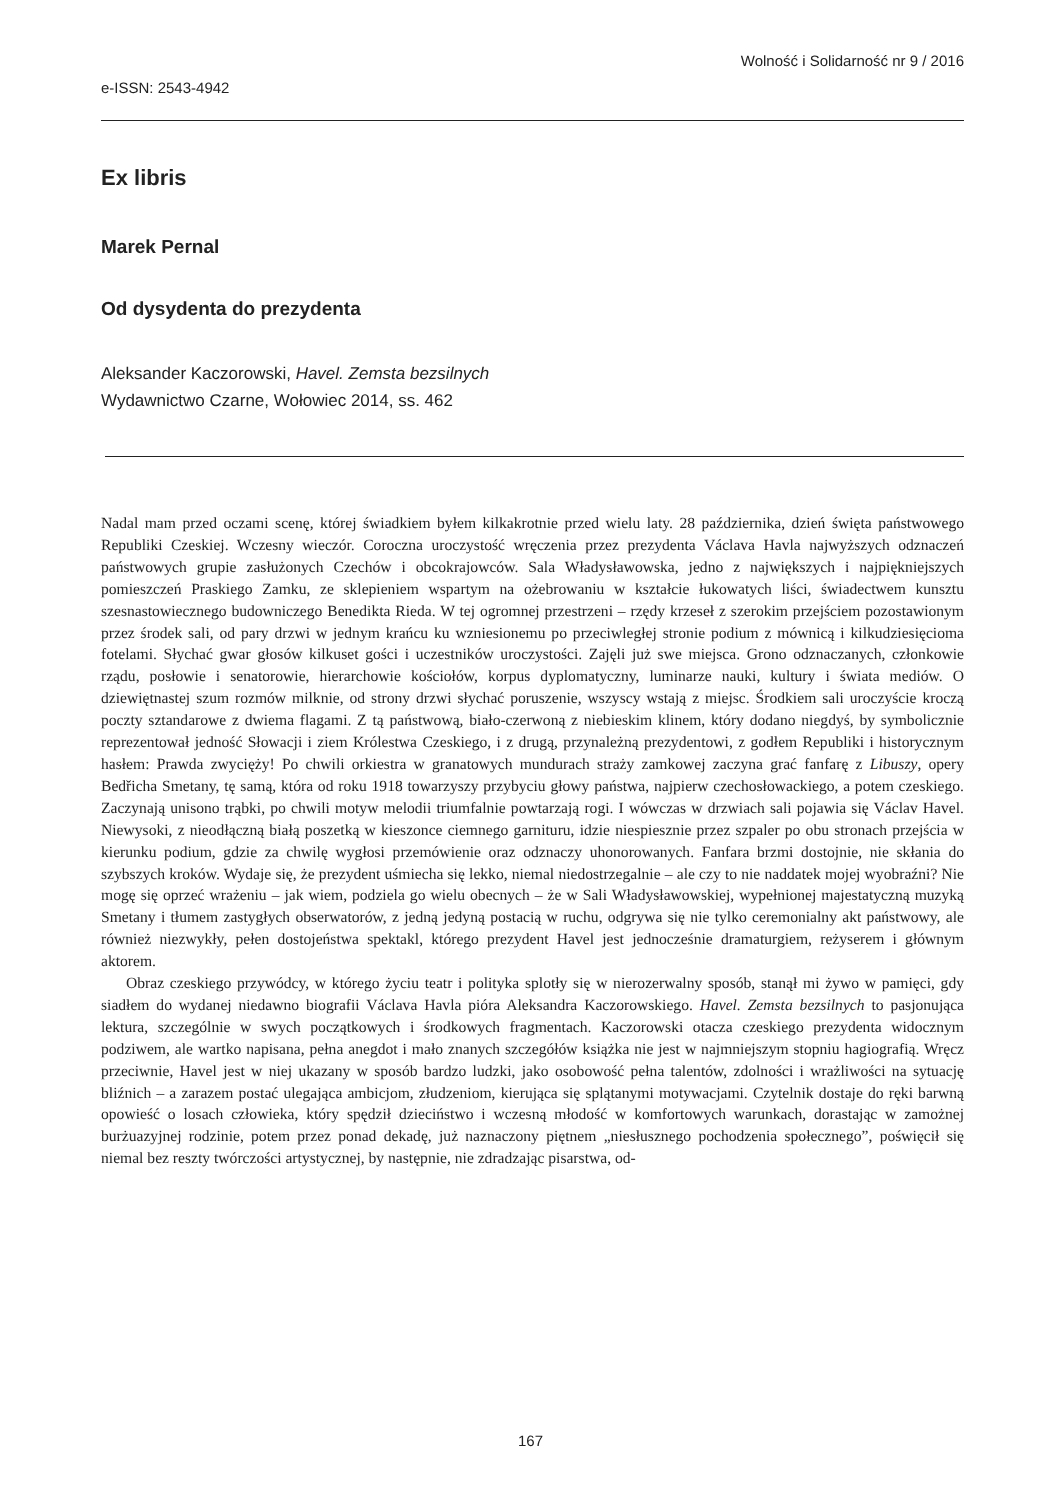Wolność i Solidarność nr 9 / 2016
e-ISSN: 2543-4942
Ex libris
Marek Pernal
Od dysydenta do prezydenta
Aleksander Kaczorowski, Havel. Zemsta bezsilnych
Wydawnictwo Czarne, Wołowiec 2014, ss. 462
Nadal mam przed oczami scenę, której świadkiem byłem kilkakrotnie przed wielu laty. 28 października, dzień święta państwowego Republiki Czeskiej. Wczesny wieczór. Coroczna uroczystość wręczenia przez prezydenta Václava Havla najwyższych odznaczeń państwowych grupie zasłużonych Czechów i obcokrajowców. Sala Władysławowska, jedno z największych i najpiękniejszych pomieszczeń Praskiego Zamku, ze sklepieniem wspartym na ożebrowaniu w kształcie łukowatych liści, świadectwem kunsztu szesnastowiecznego budowniczego Benedikta Rieda. W tej ogromnej przestrzeni – rzędy krzeseł z szerokim przejściem pozostawionym przez środek sali, od pary drzwi w jednym krańcu ku wzniesionemu po przeciwległej stronie podium z mównicą i kilkudziesięcioma fotelami. Słychać gwar głosów kilkuset gości i uczestników uroczystości. Zajęli już swe miejsca. Grono odznaczanych, członkowie rządu, posłowie i senatorowie, hierarchowie kościołów, korpus dyplomatyczny, luminarze nauki, kultury i świata mediów. O dziewiętnastej szum rozmów milknie, od strony drzwi słychać poruszenie, wszyscy wstają z miejsc. Środkiem sali uroczyście kroczą poczty sztandarowe z dwiema flagami. Z tą państwową, biało-czerwoną z niebieskim klinem, który dodano niegdyś, by symbolicznie reprezentował jedność Słowacji i ziem Królestwa Czeskiego, i z drugą, przynależną prezydentowi, z godłem Republiki i historycznym hasłem: Prawda zwycięży! Po chwili orkiestra w granatowych mundurach straży zamkowej zaczyna grać fanfarę z Libuszy, opery Bedřicha Smetany, tę samą, która od roku 1918 towarzyszy przybyciu głowy państwa, najpierw czechosłowackiego, a potem czeskiego. Zaczynają unisono trąbki, po chwili motyw melodii triumfalnie powtarzają rogi. I wówczas w drzwiach sali pojawia się Václav Havel. Niewysoki, z nieodłączną białą poszetką w kieszonce ciemnego garnituru, idzie niespiesznie przez szpaler po obu stronach przejścia w kierunku podium, gdzie za chwilę wygłosi przemówienie oraz odznaczy uhonorowanych. Fanfara brzmi dostojnie, nie skłania do szybszych kroków. Wydaje się, że prezydent uśmiecha się lekko, niemal niedostrzegalnie – ale czy to nie naddatek mojej wyobraźni? Nie mogę się oprzeć wrażeniu – jak wiem, podziela go wielu obecnych – że w Sali Władysławowskiej, wypełnionej majestatyczną muzyką Smetany i tłumem zastygłych obserwatorów, z jedną jedyną postacią w ruchu, odgrywa się nie tylko ceremonialny akt państwowy, ale również niezwykły, pełen dostojeństwa spektakl, którego prezydent Havel jest jednocześnie dramaturgiem, reżyserem i głównym aktorem.
Obraz czeskiego przywódcy, w którego życiu teatr i polityka splotły się w nierozerwalny sposób, stanął mi żywo w pamięci, gdy siadłem do wydanej niedawno biografii Václava Havla pióra Aleksandra Kaczorowskiego. Havel. Zemsta bezsilnych to pasjonująca lektura, szczególnie w swych początkowych i środkowych fragmentach. Kaczorowski otacza czeskiego prezydenta widocznym podziwem, ale wartko napisana, pełna anegdot i mało znanych szczegółów książka nie jest w najmniejszym stopniu hagiografią. Wręcz przeciwnie, Havel jest w niej ukazany w sposób bardzo ludzki, jako osobowość pełna talentów, zdolności i wrażliwości na sytuację bliźnich – a zarazem postać ulegająca ambicjom, złudzeniom, kierująca się splątanymi motywacjami. Czytelnik dostaje do ręki barwną opowieść o losach człowieka, który spędził dzieciństwo i wczesną młodość w komfortowych warunkach, dorastając w zamożnej burżuazyjnej rodzinie, potem przez ponad dekadę, już naznaczony piętnem „niesłusznego pochodzenia społecznego”, poświęcił się niemal bez reszty twórczości artystycznej, by następnie, nie zdradzając pisarstwa, od-
167